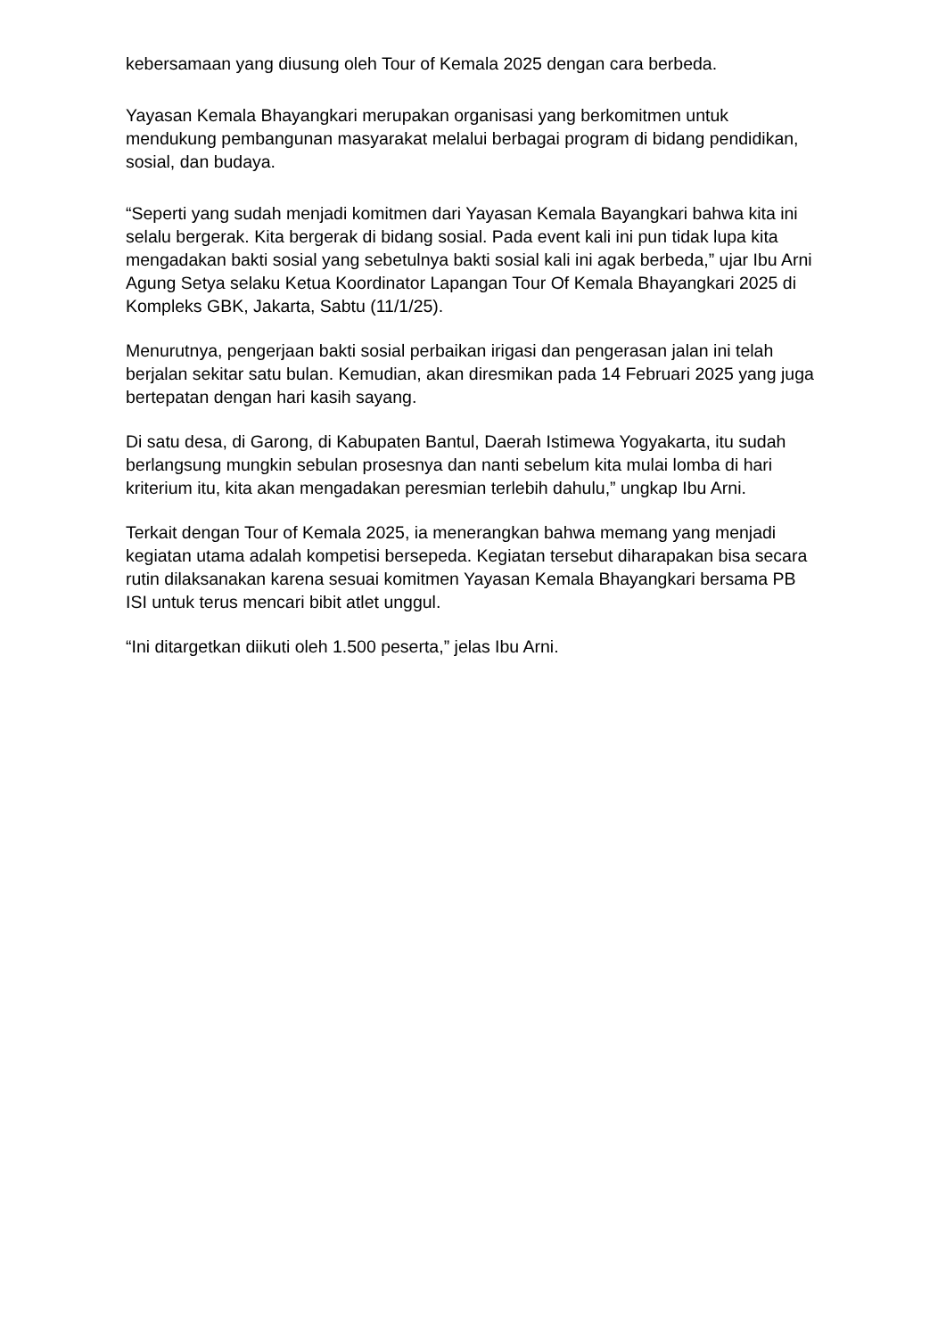kebersamaan yang diusung oleh Tour of Kemala 2025 dengan cara berbeda.
Yayasan Kemala Bhayangkari merupakan organisasi yang berkomitmen untuk mendukung pembangunan masyarakat melalui berbagai program di bidang pendidikan, sosial, dan budaya.
“Seperti yang sudah menjadi komitmen dari Yayasan Kemala Bayangkari bahwa kita ini selalu bergerak. Kita bergerak di bidang sosial. Pada event kali ini pun tidak lupa kita mengadakan bakti sosial yang sebetulnya bakti sosial kali ini agak berbeda,” ujar Ibu Arni Agung Setya selaku Ketua Koordinator Lapangan Tour Of Kemala Bhayangkari 2025 di Kompleks GBK, Jakarta, Sabtu (11/1/25).
Menurutnya, pengerjaan bakti sosial perbaikan irigasi dan pengerasan jalan ini telah berjalan sekitar satu bulan. Kemudian, akan diresmikan pada 14 Februari 2025 yang juga bertepatan dengan hari kasih sayang.
Di satu desa, di Garong, di Kabupaten Bantul, Daerah Istimewa Yogyakarta, itu sudah berlangsung mungkin sebulan prosesnya dan nanti sebelum kita mulai lomba di hari kriterium itu, kita akan mengadakan peresmian terlebih dahulu,” ungkap Ibu Arni.
Terkait dengan Tour of Kemala 2025, ia menerangkan bahwa memang yang menjadi kegiatan utama adalah kompetisi bersepeda. Kegiatan tersebut diharapakan bisa secara rutin dilaksanakan karena sesuai komitmen Yayasan Kemala Bhayangkari bersama PB ISI untuk terus mencari bibit atlet unggul.
“Ini ditargetkan diikuti oleh 1.500 peserta,” jelas Ibu Arni.